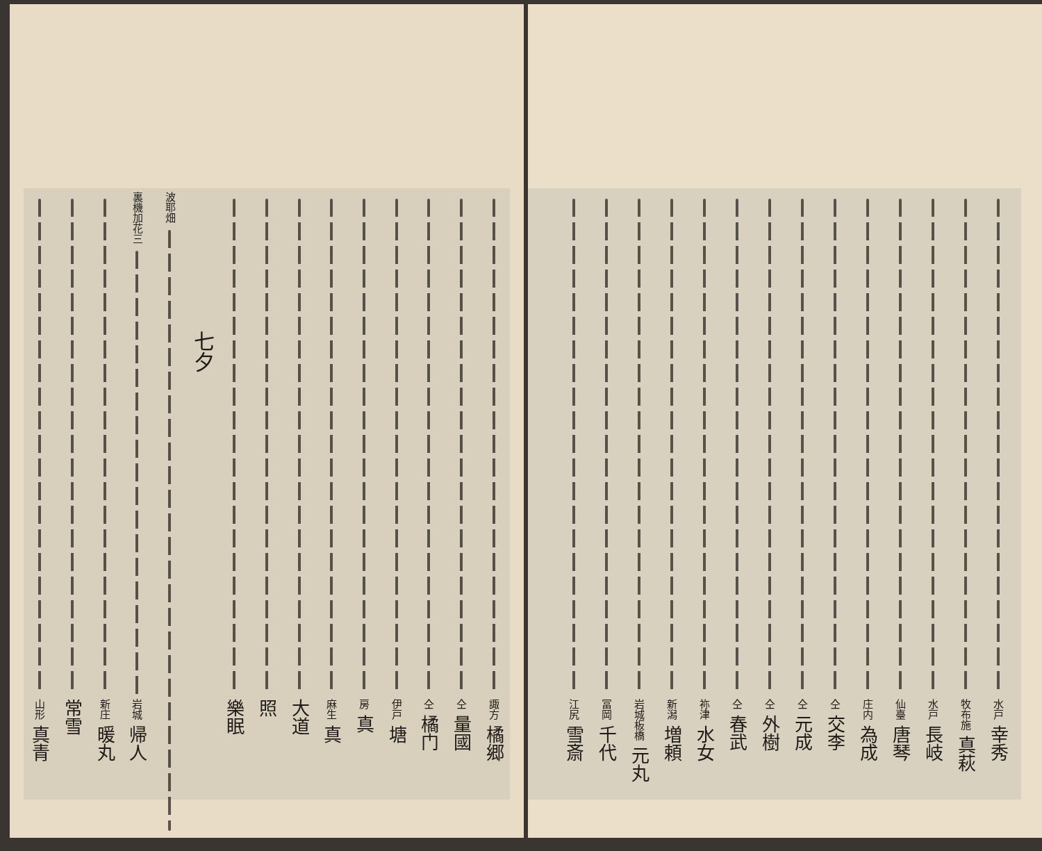水戸 幸秀
牧布施 真萩
水戸 長岐
仙臺 唐琴
庄内 為成
仝 交李
仝 元成
仝 外樹
仝 春武
祢津 水女
新潟 増頼
岩城板橋 元丸
冨岡 千代
江尻 雪斎
諏方 橘郷
仝 量國
仝 橘门
伊戸 塘
房 真
麻生 真
大道
照
樂眠
七夕
波耶畑
裏機加花三
岩城 帰人
新庄 暖丸
常雪
山形 真青